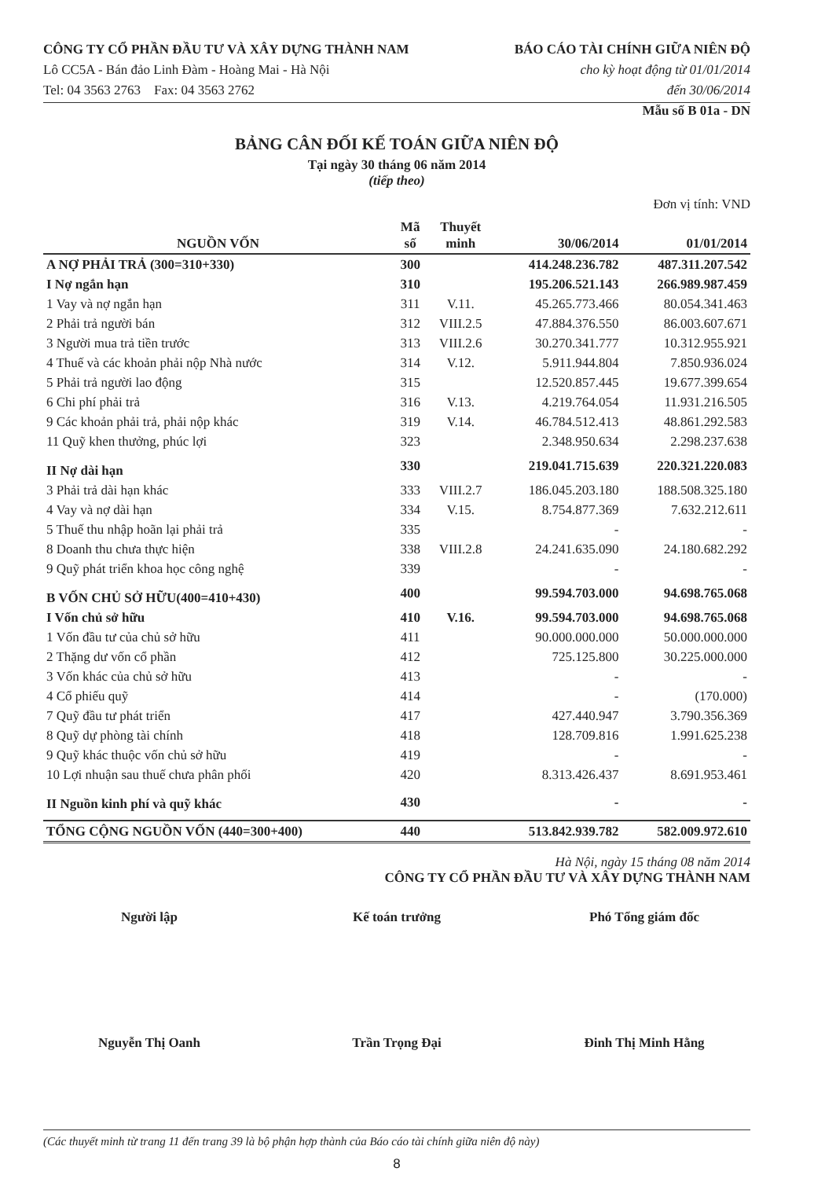CÔNG TY CỔ PHẦN ĐẦU TƯ VÀ XÂY DỰNG THÀNH NAM
Lô CC5A - Bán đảo Linh Đàm - Hoàng Mai - Hà Nội
Tel: 04 3563 2763 Fax: 04 3563 2762
BÁO CÁO TÀI CHÍNH GIỮA NIÊN ĐỘ
cho kỳ hoạt động từ 01/01/2014
đến 30/06/2014
Mẫu số B 01a - DN
BẢNG CÂN ĐỐI KẾ TOÁN GIỮA NIÊN ĐỘ
Tại ngày 30 tháng 06 năm 2014
(tiếp theo)
Đơn vị tính: VND
| NGUỒN VỐN | Mã số | Thuyết minh | 30/06/2014 | 01/01/2014 |
| --- | --- | --- | --- | --- |
| A NỢ PHẢI TRẢ (300=310+330) | 300 | | 414.248.236.782 | 487.311.207.542 |
| I Nợ ngắn hạn | 310 | | 195.206.521.143 | 266.989.987.459 |
| 1 Vay và nợ ngắn hạn | 311 | V.11. | 45.265.773.466 | 80.054.341.463 |
| 2 Phải trả người bán | 312 | VIII.2.5 | 47.884.376.550 | 86.003.607.671 |
| 3 Người mua trả tiền trước | 313 | VIII.2.6 | 30.270.341.777 | 10.312.955.921 |
| 4 Thuế và các khoản phải nộp Nhà nước | 314 | V.12. | 5.911.944.804 | 7.850.936.024 |
| 5 Phải trả người lao động | 315 | | 12.520.857.445 | 19.677.399.654 |
| 6 Chi phí phải trả | 316 | V.13. | 4.219.764.054 | 11.931.216.505 |
| 9 Các khoản phải trả, phải nộp khác | 319 | V.14. | 46.784.512.413 | 48.861.292.583 |
| 11 Quỹ khen thưởng, phúc lợi | 323 | | 2.348.950.634 | 2.298.237.638 |
| II Nợ dài hạn | 330 | | 219.041.715.639 | 220.321.220.083 |
| 3 Phải trả dài hạn khác | 333 | VIII.2.7 | 186.045.203.180 | 188.508.325.180 |
| 4 Vay và nợ dài hạn | 334 | V.15. | 8.754.877.369 | 7.632.212.611 |
| 5 Thuế thu nhập hoãn lại phải trả | 335 | | - | - |
| 8 Doanh thu chưa thực hiện | 338 | VIII.2.8 | 24.241.635.090 | 24.180.682.292 |
| 9 Quỹ phát triển khoa học công nghệ | 339 | | - | - |
| B VỐN CHỦ SỞ HỮU(400=410+430) | 400 | | 99.594.703.000 | 94.698.765.068 |
| I Vốn chủ sở hữu | 410 | V.16. | 99.594.703.000 | 94.698.765.068 |
| 1 Vốn đầu tư của chủ sở hữu | 411 | | 90.000.000.000 | 50.000.000.000 |
| 2 Thặng dư vốn cổ phần | 412 | | 725.125.800 | 30.225.000.000 |
| 3 Vốn khác của chủ sở hữu | 413 | | - | - |
| 4 Cổ phiếu quỹ | 414 | | - | (170.000) |
| 7 Quỹ đầu tư phát triển | 417 | | 427.440.947 | 3.790.356.369 |
| 8 Quỹ dự phòng tài chính | 418 | | 128.709.816 | 1.991.625.238 |
| 9 Quỹ khác thuộc vốn chủ sở hữu | 419 | | - | - |
| 10 Lợi nhuận sau thuế chưa phân phối | 420 | | 8.313.426.437 | 8.691.953.461 |
| II Nguồn kinh phí và quỹ khác | 430 | | - | - |
| TỔNG CỘNG NGUỒN VỐN (440=300+400) | 440 | | 513.842.939.782 | 582.009.972.610 |
Hà Nội, ngày 15 tháng 08 năm 2014
CÔNG TY CỔ PHẦN ĐẦU TƯ VÀ XÂY DỰNG THÀNH NAM
Người lập Kế toán trưởng Phó Tổng giám đốc
Nguyễn Thị Oanh Trần Trọng Đại Đinh Thị Minh Hằng
(Các thuyết minh từ trang 11 đến trang 39 là bộ phận hợp thành của Báo cáo tài chính giữa niên độ này)
8